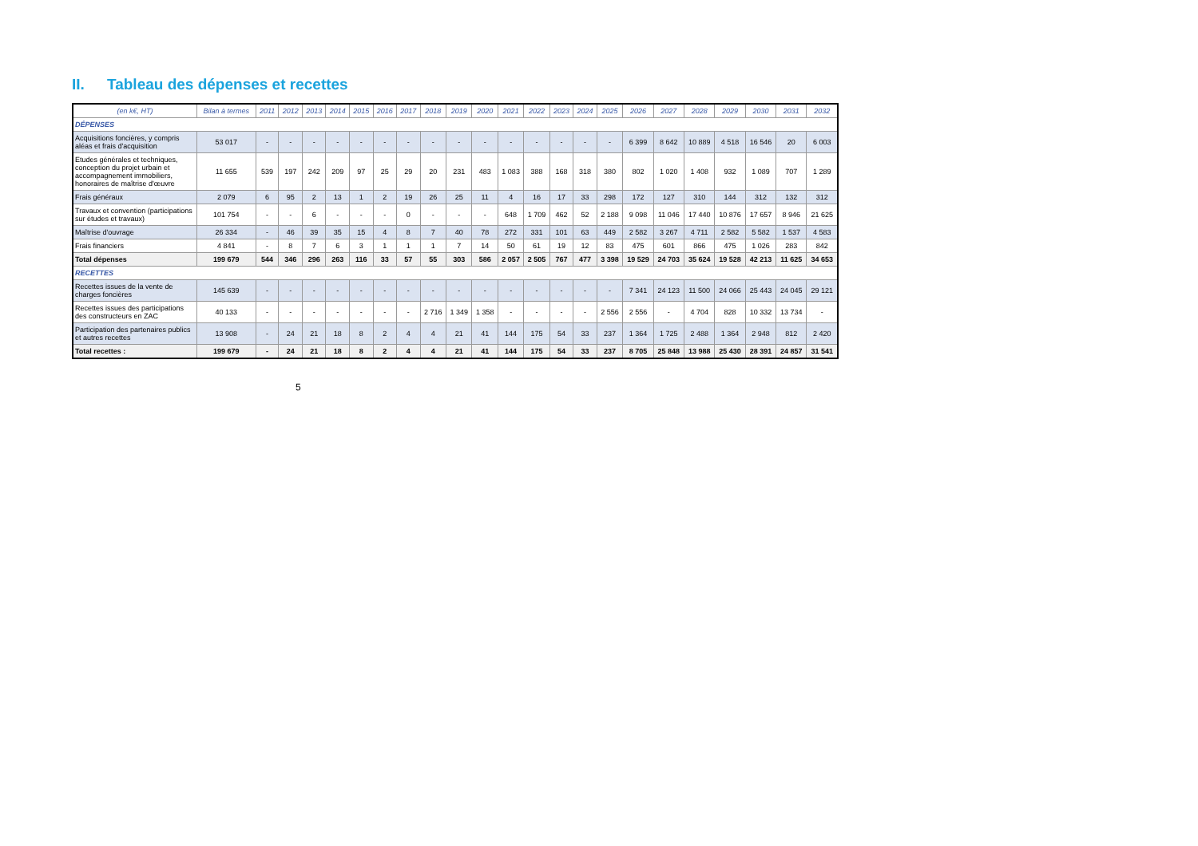II. Tableau des dépenses et recettes
| (en k€, HT) | Bilan à termes | 2011 | 2012 | 2013 | 2014 | 2015 | 2016 | 2017 | 2018 | 2019 | 2020 | 2021 | 2022 | 2023 | 2024 | 2025 | 2026 | 2027 | 2028 | 2029 | 2030 | 2031 | 2032 |
| --- | --- | --- | --- | --- | --- | --- | --- | --- | --- | --- | --- | --- | --- | --- | --- | --- | --- | --- | --- | --- | --- | --- | --- |
| DÉPENSES | | | | | | | | | | | | | | | | | | | | | | | |
| Acquisitions foncières, y compris aléas et frais d'acquisition | 53 017 | - | - | - | - | - | - | - | - | - | - | - | - | - | - | - | 6 399 | 8 642 | 10 889 | 4 518 | 16 546 | 20 | 6 003 |
| Etudes générales et techniques, conception du projet urbain et accompagnement immobiliers, honoraires de maîtrise d'œuvre | 11 655 | 539 | 197 | 242 | 209 | 97 | 25 | 29 | 20 | 231 | 483 | 1 083 | 388 | 168 | 318 | 380 | 802 | 1 020 | 1 408 | 932 | 1 089 | 707 | 1 289 |
| Frais généraux | 2 079 | 6 | 95 | 2 | 13 | 1 | 2 | 19 | 26 | 25 | 11 | 4 | 16 | 17 | 33 | 298 | 172 | 127 | 310 | 144 | 312 | 132 | 312 |
| Travaux et convention (participations sur études et travaux) | 101 754 | - | - | 6 | - | - | - | 0 | - | - | - | 648 | 1 709 | 462 | 52 | 2 188 | 9 098 | 11 046 | 17 440 | 10 876 | 17 657 | 8 946 | 21 625 |
| Maîtrise d'ouvrage | 26 334 | - | 46 | 39 | 35 | 15 | 4 | 8 | 7 | 40 | 78 | 272 | 331 | 101 | 63 | 449 | 2 582 | 3 267 | 4 711 | 2 582 | 5 582 | 1 537 | 4 583 |
| Frais financiers | 4 841 | - | 8 | 7 | 6 | 3 | 1 | 1 | 1 | 7 | 14 | 50 | 61 | 19 | 12 | 83 | 475 | 601 | 866 | 475 | 1 026 | 283 | 842 |
| Total dépenses | 199 679 | 544 | 346 | 296 | 263 | 116 | 33 | 57 | 55 | 303 | 586 | 2 057 | 2 505 | 767 | 477 | 3 398 | 19 529 | 24 703 | 35 624 | 19 528 | 42 213 | 11 625 | 34 653 |
| RECETTES | | | | | | | | | | | | | | | | | | | | | | | |
| Recettes issues de la vente de charges foncières | 145 639 | - | - | - | - | - | - | - | - | - | - | - | - | - | - | - | 7 341 | 24 123 | 11 500 | 24 066 | 25 443 | 24 045 | 29 121 |
| Recettes issues des participations des constructeurs en ZAC | 40 133 | - | - | - | - | - | - | - | 2 716 | 1 349 | 1 358 | - | - | - | - | 2 556 | 2 556 | - | 4 704 | 828 | 10 332 | 13 734 | - |
| Participation des partenaires publics et autres recettes | 13 908 | - | 24 | 21 | 18 | 8 | 2 | 4 | 4 | 21 | 41 | 144 | 175 | 54 | 33 | 237 | 1 364 | 1 725 | 2 488 | 1 364 | 2 948 | 812 | 2 420 |
| Total recettes : | 199 679 | - | 24 | 21 | 18 | 8 | 2 | 4 | 4 | 21 | 41 | 144 | 175 | 54 | 33 | 237 | 8 705 | 25 848 | 13 988 | 25 430 | 28 391 | 24 857 | 31 541 |
5